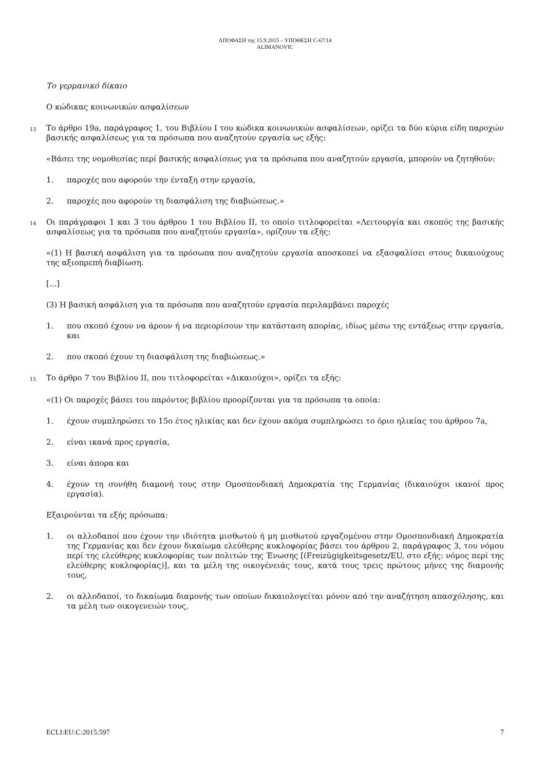ΑΠΟΦΑΣΗ της 15.9.2015 – ΥΠΟΘΕΣΗ C-67/14
ALIMANOVIC
Το γερμανικό δίκαιο
Ο κώδικας κοινωνικών ασφαλίσεων
13
Το άρθρο 19a, παράγραφος 1, του Βιβλίου I του κώδικα κοινωνικών ασφαλίσεων, ορίζει τα δύο κύρια είδη παροχών βασικής ασφαλίσεως για τα πρόσωπα που αναζητούν εργασία ως εξής:
«Βάσει της νομοθεσίας περί βασικής ασφαλίσεως για τα πρόσωπα που αναζητούν εργασία, μπορούν να ζητηθούν:
1. παροχές που αφορούν την ένταξη στην εργασία,
2. παροχές που αφορούν τη διασφάλιση της διαβιώσεως.»
14
Οι παράγραφοι 1 και 3 του άρθρου 1 του Βιβλίου II, το οποίο τιτλοφορείται «Λειτουργία και σκοπός της βασικής ασφαλίσεως για τα πρόσωπα που αναζητούν εργασία», ορίζουν τα εξής:
«(1) Η βασική ασφάλιση για τα πρόσωπα που αναζητούν εργασία αποσκοπεί να εξασφαλίσει στους δικαιούχους της αξιοπρεπή διαβίωση.
[...]
(3) Η βασική ασφάλιση για τα πρόσωπα που αναζητούν εργασία περιλαμβάνει παροχές
1. που σκοπό έχουν να άρουν ή να περιορίσουν την κατάσταση απορίας, ιδίως μέσω της εντάξεως στην εργασία, και
2. που σκοπό έχουν τη διασφάλιση της διαβιώσεως.»
15
Το άρθρο 7 του Βιβλίου II, που τιτλοφορείται «Δικαιούχοι», ορίζει τα εξής:
«(1) Οι παροχές βάσει του παρόντος βιβλίου προορίζονται για τα πρόσωπα τα οποία:
1. έχουν συμπληρώσει το 15ο έτος ηλικίας και δεν έχουν ακόμα συμπληρώσει το όριο ηλικίας του άρθρου 7a,
2. είναι ικανά προς εργασία,
3. είναι άπορα και
4. έχουν τη συνήθη διαμονή τους στην Ομοσπονδιακή Δημοκρατία της Γερμανίας (δικαιούχοι ικανοί προς εργασία).
Εξαιρούνται τα εξής πρόσωπα:
1. οι αλλοδαποί που έχουν την ιδιότητα μισθωτού ή μη μισθωτού εργαζομένου στην Ομοσπονδιακή Δημοκρατία της Γερμανίας και δεν έχουν δικαίωμα ελεύθερης κυκλοφορίας βάσει του άρθρου 2, παράγραφος 3, του νόμου περί της ελεύθερης κυκλοφορίας των πολιτών της Ένωσης [(Freizügigkeitsgesetz/EU, στο εξής: νόμος περί της ελεύθερης κυκλοφορίας)], και τα μέλη της οικογένειάς τους, κατά τους τρεις πρώτους μήνες της διαμονής τους,
2. οι αλλοδαποί, το δικαίωμα διαμονής των οποίων δικαιολογείται μόνον από την αναζήτηση απασχόλησης, και τα μέλη των οικογενειών τους,
ECLI:EU:C:2015:597 7